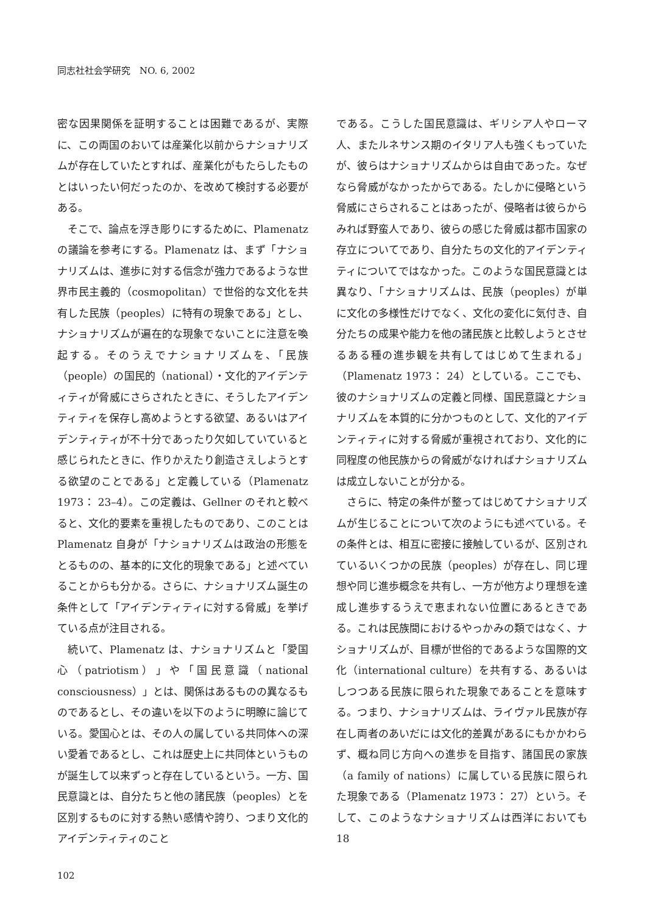同志社社会学研究　NO. 6, 2002
密な因果関係を証明することは困難であるが、実際に、この両国のおいては産業化以前からナショナリズムが存在していたとすれば、産業化がもたらしたものとはいったい何だったのか、を改めて検討する必要がある。
そこで、論点を浮き彫りにするために、Plamenatz の議論を参考にする。Plamenatz は、まず「ナショナリズムは、進歩に対する信念が強力であるような世界市民主義的（cosmopolitan）で世俗的な文化を共有した民族（peoples）に特有の現象である」とし、ナショナリズムが遍在的な現象でないことに注意を喚起する。そのうえでナショナリズムを、「民族（people）の国民的（national）・文化的アイデンティティが脅威にさらされたときに、そうしたアイデンティティを保存し高めようとする欲望、あるいはアイデンティティが不十分であったり欠如していていると感じられたときに、作りかえたり創造さえしようとする欲望のことである」と定義している（Plamenatz 1973： 23–4）。この定義は、Gellner のそれと較べると、文化的要素を重視したものであり、このことは Plamenatz 自身が「ナショナリズムは政治の形態をとるものの、基本的に文化的現象である」と述べていることからも分かる。さらに、ナショナリズム誕生の条件として「アイデンティティに対する脅威」を挙げている点が注目される。
続いて、Plamenatz は、ナショナリズムと「愛国心（patriotism）」や「国民意識（national consciousness）」とは、関係はあるものの異なるものであるとし、その違いを以下のように明瞭に論じている。愛国心とは、その人の属している共同体への深い愛着であるとし、これは歴史上に共同体というものが誕生して以来ずっと存在しているという。一方、国民意識とは、自分たちと他の諸民族（peoples）とを区別するものに対する熱い感情や誇り、つまり文化的アイデンティティのこと
である。こうした国民意識は、ギリシア人やローマ人、またルネサンス期のイタリア人も強くもっていたが、彼らはナショナリズムからは自由であった。なぜなら脅威がなかったからである。たしかに侵略という脅威にさらされることはあったが、侵略者は彼らからみれば野蛮人であり、彼らの感じた脅威は都市国家の存立についてであり、自分たちの文化的アイデンティティについてではなかった。このような国民意識とは異なり、「ナショナリズムは、民族（peoples）が単に文化の多様性だけでなく、文化の変化に気付き、自分たちの成果や能力を他の諸民族と比較しようとさせるある種の進歩観を共有してはじめて生まれる」（Plamenatz 1973： 24）としている。ここでも、彼のナショナリズムの定義と同様、国民意識とナショナリズムを本質的に分かつものとして、文化的アイデンティティに対する脅威が重視されており、文化的に同程度の他民族からの脅威がなければナショナリズムは成立しないことが分かる。
さらに、特定の条件が整ってはじめてナショナリズムが生じることについて次のようにも述べている。その条件とは、相互に密接に接触しているが、区別されているいくつかの民族（peoples）が存在し、同じ理想や同じ進歩概念を共有し、一方が他方より理想を達成し進歩するうえで恵まれない位置にあるときである。これは民族間におけるやっかみの類ではなく、ナショナリズムが、目標が世俗的であるような国際的文化（international culture）を共有する、あるいはしつつある民族に限られた現象であることを意味する。つまり、ナショナリズムは、ライヴァル民族が存在し両者のあいだには文化的差異があるにもかかわらず、概ね同じ方向への進歩を目指す、諸国民の家族（a family of nations）に属している民族に限られた現象である（Plamenatz 1973： 27）という。そして、このようなナショナリズムは西洋においても 18
102